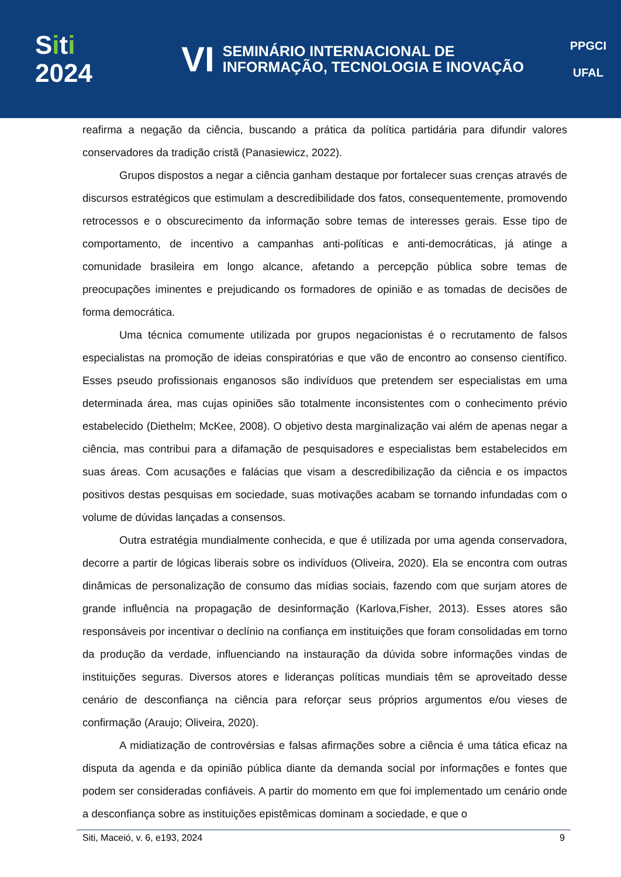Siti
2024
VI
SEMINÁRIO INTERNACIONAL DE
INFORMAÇÃO, TECNOLOGIA E INOVAÇÃO
PPGCI
UFAL
reafirma a negação da ciência, buscando a prática da política partidária para difundir valores conservadores da tradição cristã (Panasiewicz, 2022).
Grupos dispostos a negar a ciência ganham destaque por fortalecer suas crenças através de discursos estratégicos que estimulam a descredibilidade dos fatos, consequentemente, promovendo retrocessos e o obscurecimento da informação sobre temas de interesses gerais. Esse tipo de comportamento, de incentivo a campanhas anti-políticas e anti-democráticas, já atinge a comunidade brasileira em longo alcance, afetando a percepção pública sobre temas de preocupações iminentes e prejudicando os formadores de opinião e as tomadas de decisões de forma democrática.
Uma técnica comumente utilizada por grupos negacionistas é o recrutamento de falsos especialistas na promoção de ideias conspiratórias e que vão de encontro ao consenso científico. Esses pseudo profissionais enganosos são indivíduos que pretendem ser especialistas em uma determinada área, mas cujas opiniões são totalmente inconsistentes com o conhecimento prévio estabelecido (Diethelm; McKee, 2008). O objetivo desta marginalização vai além de apenas negar a ciência, mas contribui para a difamação de pesquisadores e especialistas bem estabelecidos em suas áreas. Com acusações e falácias que visam a descredibilização da ciência e os impactos positivos destas pesquisas em sociedade, suas motivações acabam se tornando infundadas com o volume de dúvidas lançadas a consensos.
Outra estratégia mundialmente conhecida, e que é utilizada por uma agenda conservadora, decorre a partir de lógicas liberais sobre os indivíduos (Oliveira, 2020). Ela se encontra com outras dinâmicas de personalização de consumo das mídias sociais, fazendo com que surjam atores de grande influência na propagação de desinformação (Karlova,Fisher, 2013). Esses atores são responsáveis por incentivar o declínio na confiança em instituições que foram consolidadas em torno da produção da verdade, influenciando na instauração da dúvida sobre informações vindas de instituições seguras. Diversos atores e lideranças políticas mundiais têm se aproveitado desse cenário de desconfiança na ciência para reforçar seus próprios argumentos e/ou vieses de confirmação (Araujo; Oliveira, 2020).
A midiatização de controvérsias e falsas afirmações sobre a ciência é uma tática eficaz na disputa da agenda e da opinião pública diante da demanda social por informações e fontes que podem ser consideradas confiáveis. A partir do momento em que foi implementado um cenário onde a desconfiança sobre as instituições epistêmicas dominam a sociedade, e que o
Siti, Maceió, v. 6, e193, 2024 9